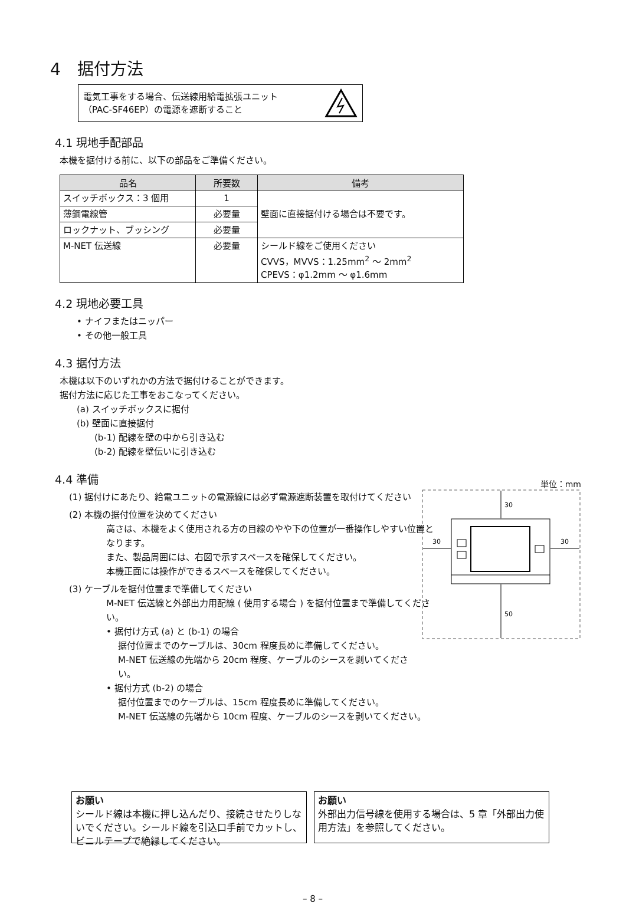4　据付方法
電気工事をする場合、伝送線用給電拡張ユニット
（PAC-SF46EP）の電源を遮断すること
4.1 現地手配部品
本機を据付ける前に、以下の部品をご準備ください。
| 品名 | 所要数 | 備考 |
| --- | --- | --- |
| スイッチボックス：3 個用 | 1 | 壁面に直接据付ける場合は不要です。 |
| 薄鋼電線管 | 必要量 | |
| ロックナット、ブッシング | 必要量 | |
| M-NET 伝送線 | 必要量 | シールド線をご使用ください CVVS，MVVS：1.25mm<sup>2</sup> ～ 2mm<sup>2</sup> CPEVS：φ1.2mm ～ φ1.6mm |
4.2 現地必要工具
• ナイフまたはニッパー
• その他一般工具
4.3 据付方法
本機は以下のいずれかの方法で据付けることができます。
据付方法に応じた工事をおこなってください。
(a) スイッチボックスに据付
(b) 壁面に直接据付
(b-1) 配線を壁の中から引き込む
(b-2) 配線を壁伝いに引き込む
4.4 準備
(1) 据付けにあたり、給電ユニットの電源線には必ず電源遮断装置を取付けてください
(2) 本機の据付位置を決めてください
高さは、本機をよく使用される方の目線のやや下の位置が一番操作しやすい位置となります。
また、製品周囲には、右図で示すスペースを確保してください。
本機正面には操作ができるスペースを確保してください。
(3) ケーブルを据付位置まで準備してください
M-NET 伝送線と外部出力用配線 ( 使用する場合 ) を据付位置まで準備してください。
• 据付け方式 (a) と (b-1) の場合
据付位置までのケーブルは、30cm 程度長めに準備してください。
M-NET 伝送線の先端から 20cm 程度、ケーブルのシースを剥いてください。
• 据付方式 (b-2) の場合
据付位置までのケーブルは、15cm 程度長めに準備してください。
M-NET 伝送線の先端から 10cm 程度、ケーブルのシースを剥いてください。
単位：mm
30
50
30
30
お願い
シールド線は本機に押し込んだり、接続させたりしないでください。シールド線を引込口手前でカットし、ビニルテープで絶縁してください。
お願い
外部出力信号線を使用する場合は、5 章「外部出力使用方法」を参照してください。
– 8 –